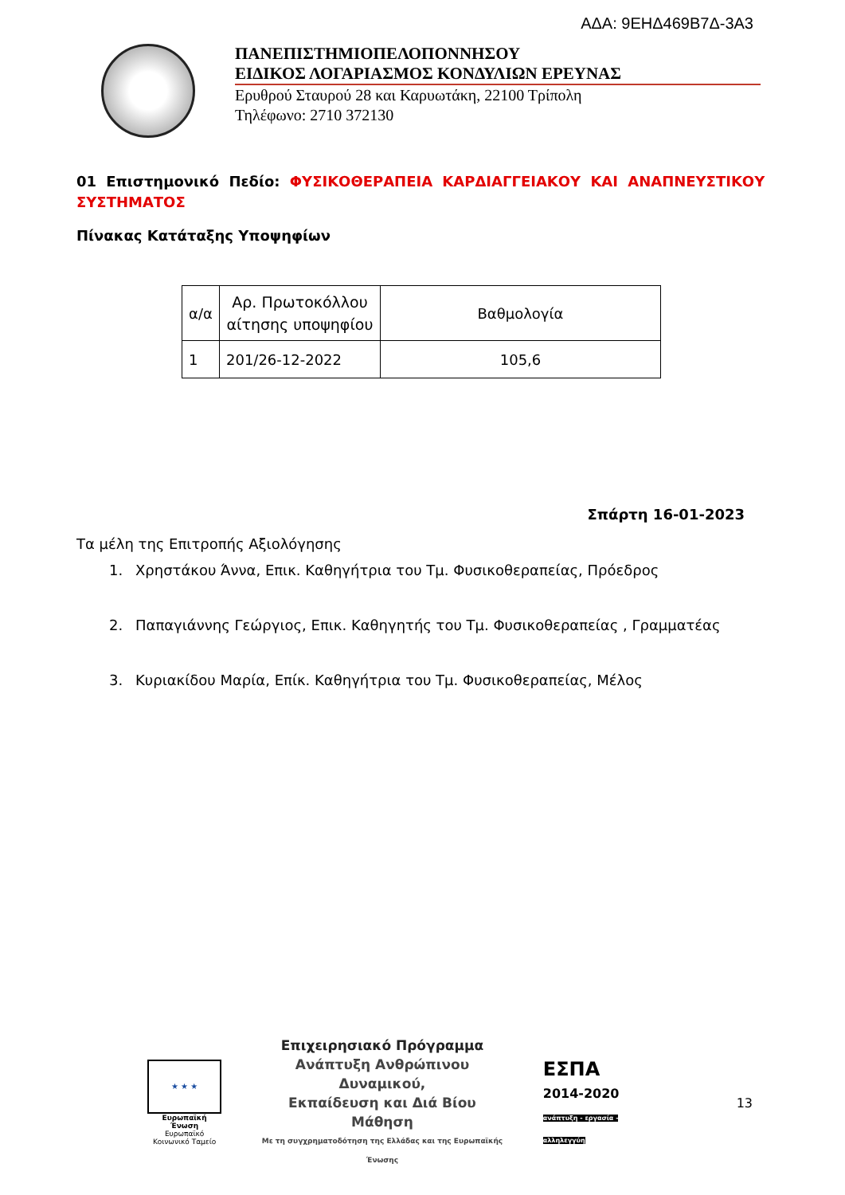ΑΔΑ: 9ΕΗΔ469Β7Δ-3Α3
ΠΑΝΕΠΙΣΤΗΜΙΟΠΕΛΟΠΟΝΝΗΣΟΥ
ΕΙΔΙΚΟΣ ΛΟΓΑΡΙΑΣΜΟΣ ΚΟΝΔΥΛΙΩΝ ΕΡΕΥΝΑΣ
Ερυθρού Σταυρού 28 και Καρυωτάκη, 22100 Τρίπολη
Τηλέφωνο: 2710 372130
01 Επιστημονικό Πεδίο: ΦΥΣΙΚΟΘΕΡΑΠΕΙΑ ΚΑΡΔΙΑΓΓΕΙΑΚΟΥ ΚΑΙ ΑΝΑΠΝΕΥΣΤΙΚΟΥ ΣΥΣΤΗΜΑΤΟΣ
Πίνακας Κατάταξης Υποψηφίων
| α/α | Αρ. Πρωτοκόλλου αίτησης υποψηφίου | Βαθμολογία |
| --- | --- | --- |
| 1 | 201/26-12-2022 | 105,6 |
Σπάρτη 16-01-2023
Τα μέλη της Επιτροπής Αξιολόγησης
1. Χρηστάκου Άννα, Επικ. Καθηγήτρια του Τμ. Φυσικοθεραπείας, Πρόεδρος
2. Παπαγιάννης Γεώργιος, Επικ. Καθηγητής του Τμ. Φυσικοθεραπείας , Γραμματέας
3. Κυριακίδου Μαρία, Επίκ. Καθηγήτρια του Τμ. Φυσικοθεραπείας, Μέλος
★ ★ ★
Ευρωπαϊκή Ένωση
Ευρωπαϊκό Κοινωνικό Ταμείο
Επιχειρησιακό Πρόγραμμα
Ανάπτυξη Ανθρώπινου Δυναμικού,
Εκπαίδευση και Διά Βίου Μάθηση
Με τη συγχρηματοδότηση της Ελλάδας και της Ευρωπαϊκής Ένωσης
ΕΣΠΑ
2014-2020
ανάπτυξη - εργασία - αλληλεγγύη
13